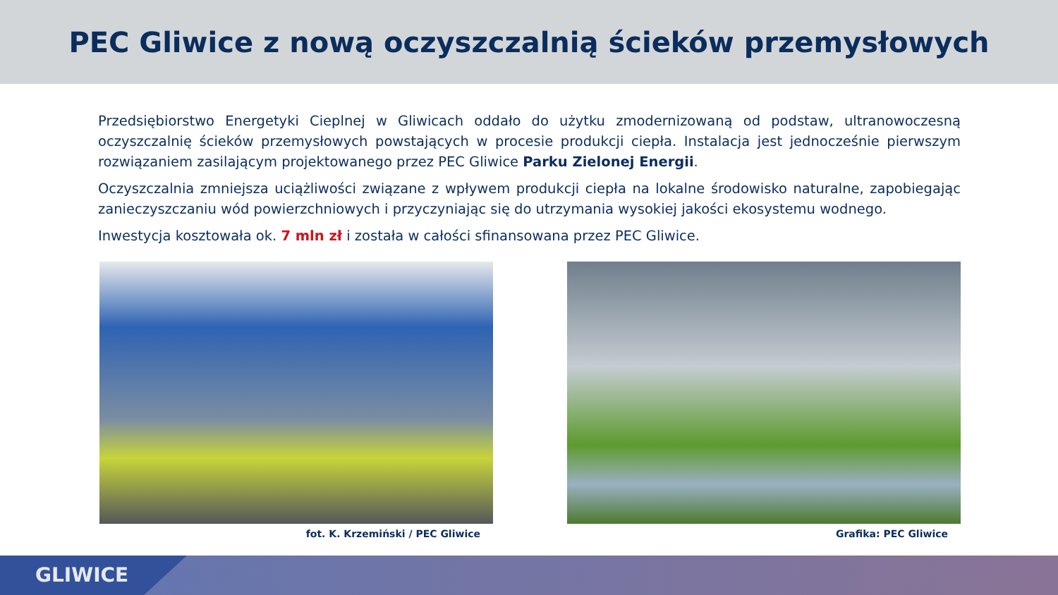PEC Gliwice z nową oczyszczalnią ścieków przemysłowych
Przedsiębiorstwo Energetyki Cieplnej w Gliwicach oddało do użytku zmodernizowaną od podstaw, ultranowoczesną oczyszczalnię ścieków przemysłowych powstających w procesie produkcji ciepła. Instalacja jest jednocześnie pierwszym rozwiązaniem zasilającym projektowanego przez PEC Gliwice Parku Zielonej Energii.
Oczyszczalnia zmniejsza uciążliwości związane z wpływem produkcji ciepła na lokalne środowisko naturalne, zapobiegając zanieczyszczaniu wód powierzchniowych i przyczyniając się do utrzymania wysokiej jakości ekosystemu wodnego.
Inwestycja kosztowała ok. 7 mln zł i została w całości sfinansowana przez PEC Gliwice.
fot. K. Krzemiński / PEC Gliwice Grafika: PEC Gliwice
GLIWICE